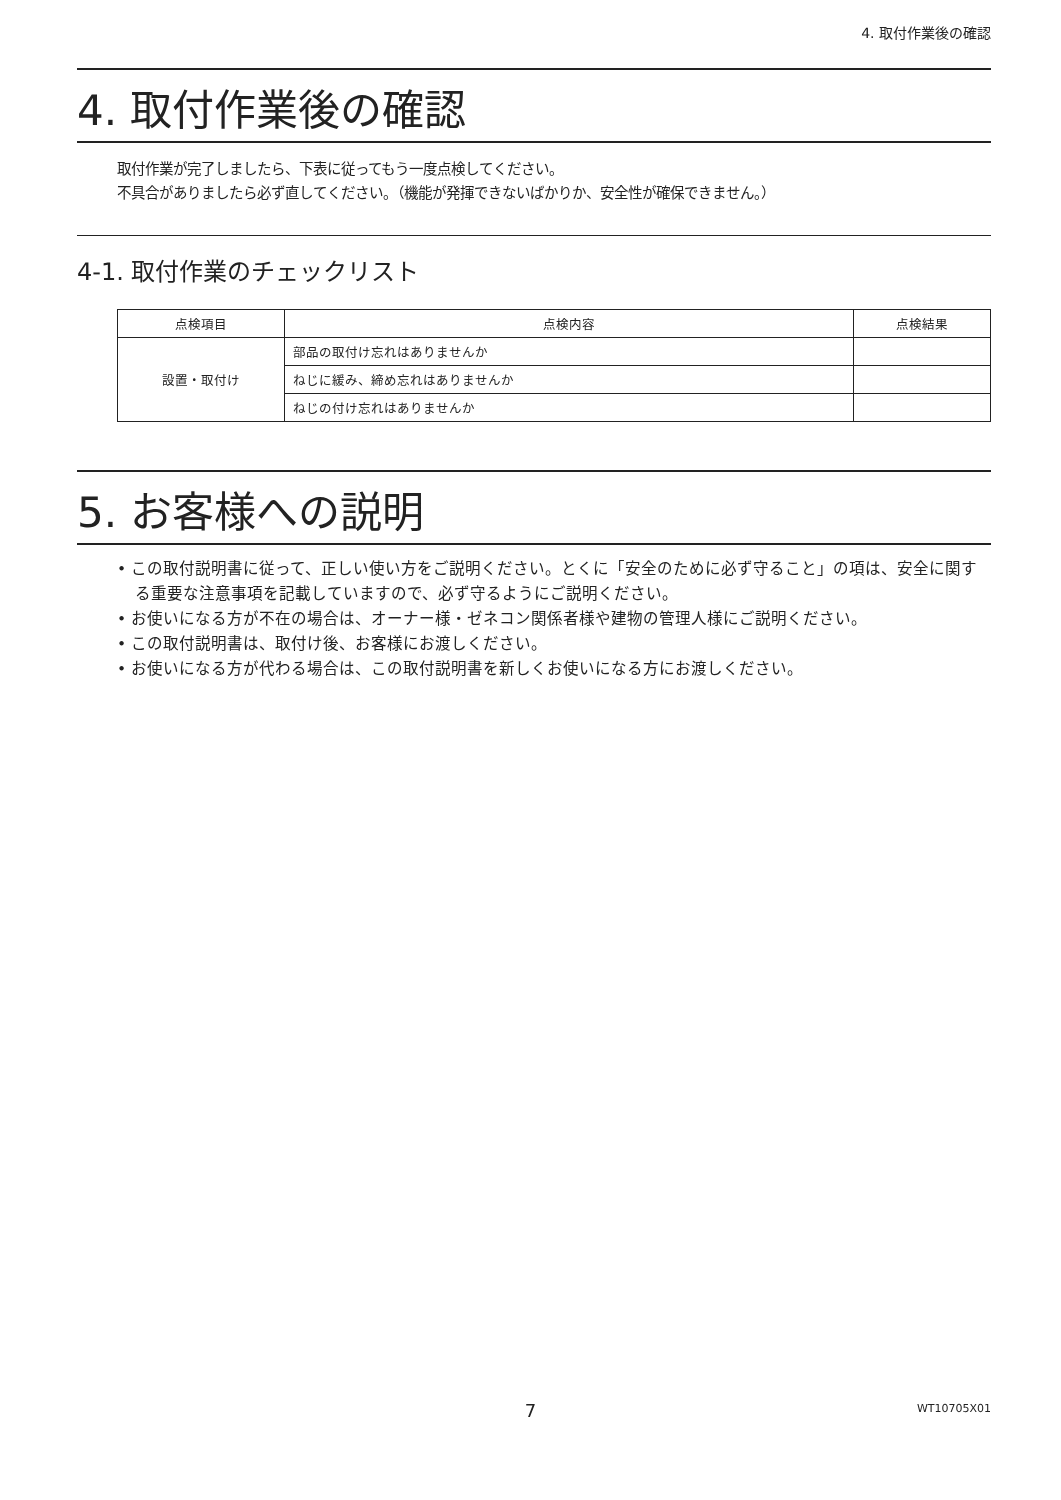4. 取付作業後の確認
4. 取付作業後の確認
取付作業が完了しましたら、下表に従ってもう一度点検してください。
不具合がありましたら必ず直してください。（機能が発揮できないばかりか、安全性が確保できません。）
4-1. 取付作業のチェックリスト
| 点検項目 | 点検内容 | 点検結果 |
| --- | --- | --- |
| 設置・取付け | 部品の取付け忘れはありませんか | |
| | ねじに緩み、締め忘れはありませんか | |
| | ねじの付け忘れはありませんか | |
5. お客様への説明
• この取付説明書に従って、正しい使い方をご説明ください。とくに「安全のために必ず守ること」の項は、安全に関する重要な注意事項を記載していますので、必ず守るようにご説明ください。
• お使いになる方が不在の場合は、オーナー様・ゼネコン関係者様や建物の管理人様にご説明ください。
• この取付説明書は、取付け後、お客様にお渡しください。
• お使いになる方が代わる場合は、この取付説明書を新しくお使いになる方にお渡しください。
7
WT10705X01